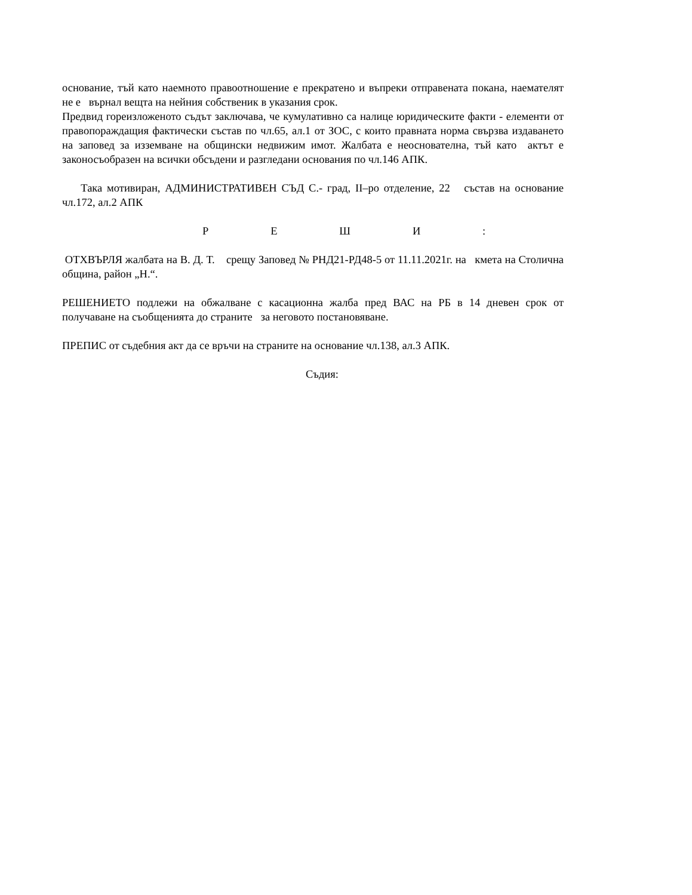основание, тъй като наемното правоотношение е прекратено и въпреки отправената покана, наемателят не е върнал вещта на нейния собственик в указания срок.
Предвид гореизложеното съдът заключава, че кумулативно са налице юридическите факти - елементи от правопораждащия фактически състав по чл.65, ал.1 от ЗОС, с които правната норма свързва издаването на заповед за изземване на общински недвижим имот. Жалбата е неоснователна, тъй като актът е законосъобразен на всички обсъдени и разгледани основания по чл.146 АПК.
Така мотивиран, АДМИНИСТРАТИВЕН СЪД С.- град, II–ро отделение, 22 състав на основание чл.172, ал.2 АПК
Р Е Ш И :
ОТХВЪРЛЯ жалбата на В. Д. Т. срещу Заповед № РНД21-РД48-5 от 11.11.2021г. на кмета на Столична община, район „Н.“.
РЕШЕНИЕТО подлежи на обжалване с касационна жалба пред ВАС на РБ в 14 дневен срок от получаване на съобщенията до страните за неговото постановяване.
ПРЕПИС от съдебния акт да се връчи на страните на основание чл.138, ал.3 АПК.
Съдия: